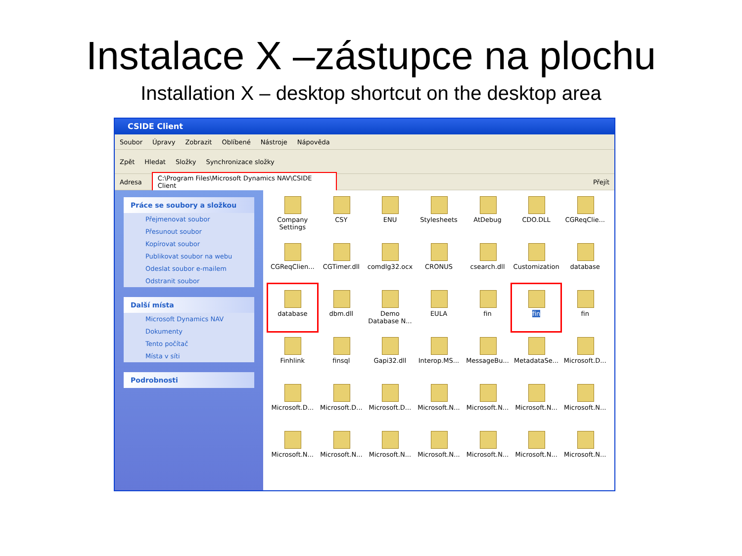Instalace X –zástupce na plochu
Installation X – desktop shortcut on the desktop area
CSIDE Client
Soubor Úpravy Zobrazit Oblíbené Nástroje Nápověda
Zpět Hledat Složky Synchronizace složky
Adresa C:\Program Files\Microsoft Dynamics NAV\CSIDE Client Přejít
Práce se soubory a složkou
Přejmenovat soubor
Přesunout soubor
Kopírovat soubor
Publikovat soubor na webu
Odeslat soubor e-mailem
Odstranit soubor
Další místa
Microsoft Dynamics NAV
Dokumenty
Tento počítač
Místa v síti
Podrobnosti
Company Settings
CSY
ENU
Stylesheets
AtDebug
CDO.DLL
CGReqClie...
CGReqClien...
CGTimer.dll
comdlg32.ocx
CRONUS
csearch.dll
Customization
database
database
dbm.dll
Demo Database N...
EULA
fin
fin
fin
Finhlink
finsql
Gapi32.dll
Interop.MS...
MessageBu...
MetadataSe...
Microsoft.D...
Microsoft.D...
Microsoft.D...
Microsoft.D...
Microsoft.N...
Microsoft.N...
Microsoft.N...
Microsoft.N...
Microsoft.N...
Microsoft.N...
Microsoft.N...
Microsoft.N...
Microsoft.N...
Microsoft.N...
Microsoft.N...